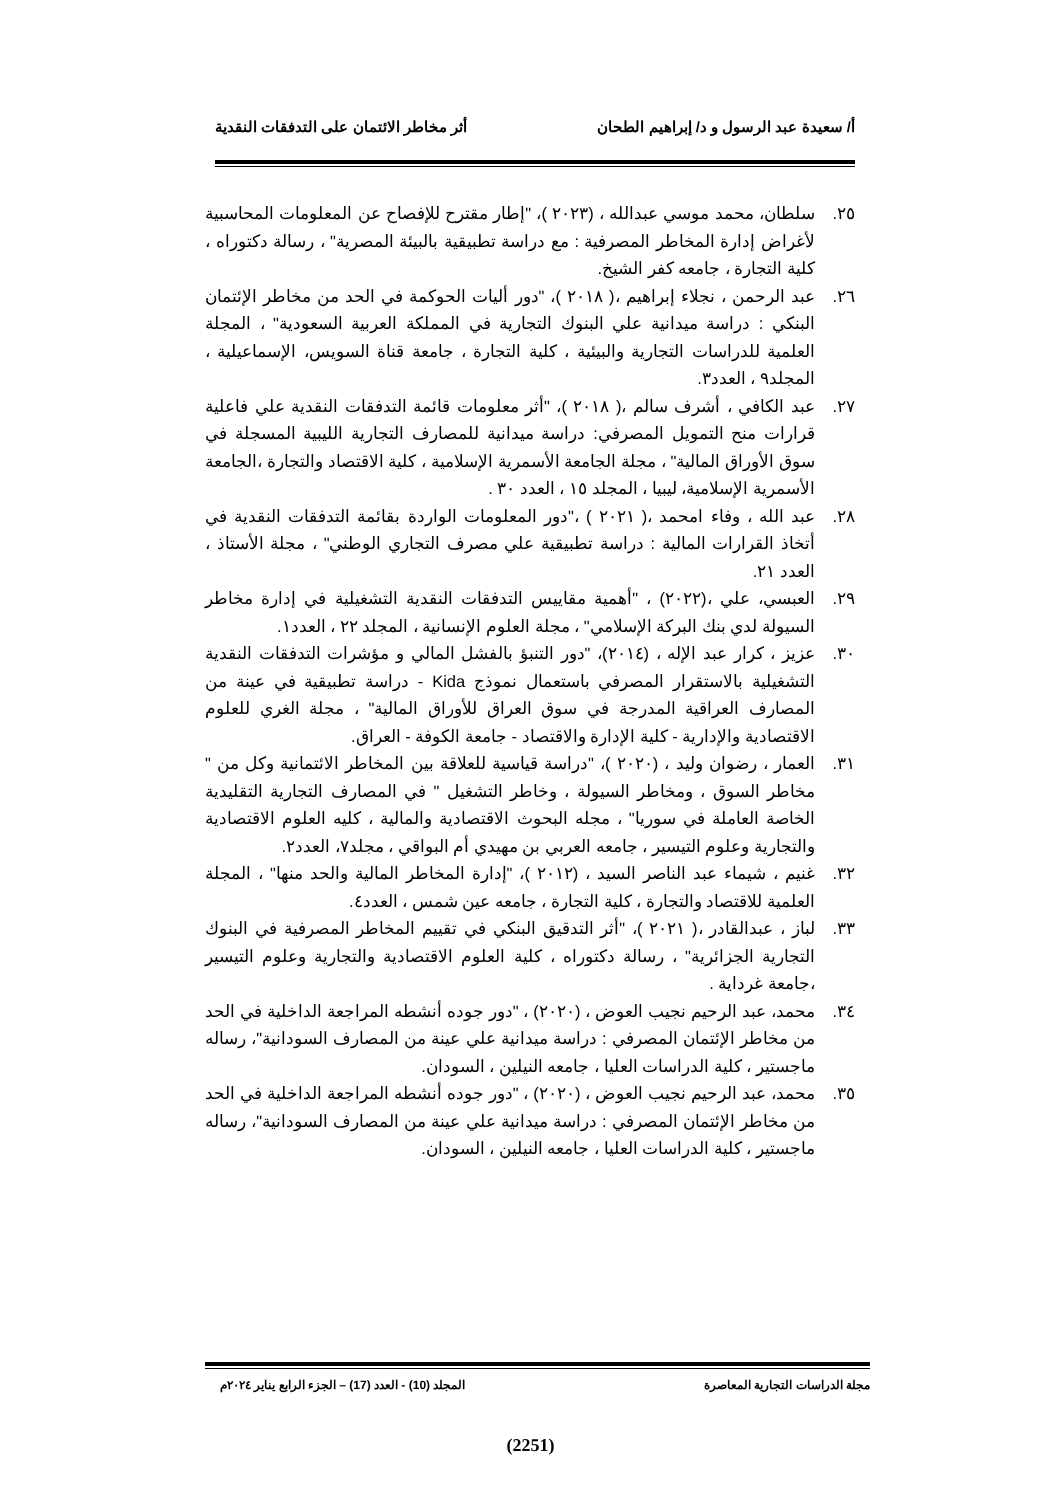أ/ سعيدة عبد الرسول و د/ إبراهيم الطحان أثر مخاطر الائتمان على التدفقات النقدية
٢٥. سلطان، محمد موسي عبدالله ، (٢٠٢٣ )، "إطار مقترح للإفصاح عن المعلومات المحاسبية لأغراض إدارة المخاطر المصرفية : مع دراسة تطبيقية بالبيئة المصرية" ، رسالة دكتوراه ، كلية التجارة ، جامعه كفر الشيخ.
٢٦. عبد الرحمن ، نجلاء إبراهيم ،( ٢٠١٨ )، "دور أليات الحوكمة في الحد من مخاطر الإئتمان البنكي : دراسة ميدانية علي البنوك التجارية في المملكة العربية السعودية" ، المجلة العلمية للدراسات التجارية والبيئية ، كلية التجارة ، جامعة قناة السويس، الإسماعيلية ، المجلد٩ ، العدد٣.
٢٧. عبد الكافي ، أشرف سالم ،( ٢٠١٨ )، "أثر معلومات قائمة التدفقات النقدية علي فاعلية قرارات منح التمويل المصرفي: دراسة ميدانية للمصارف التجارية الليبية المسجلة في سوق الأوراق المالية" ، مجلة الجامعة الأسمرية الإسلامية ، كلية الاقتصاد والتجارة ،الجامعة الأسمرية الإسلامية، ليبيا ، المجلد ١٥ ، العدد ٣٠ .
٢٨. عبد الله ، وفاء امحمد ،( ٢٠٢١ ) ،"دور المعلومات الواردة بقائمة التدفقات النقدية في أتخاذ القرارات المالية : دراسة تطبيقية علي مصرف التجاري الوطني" ، مجلة الأستاذ ، العدد ٢١.
٢٩. العبسي، علي ،(٢٠٢٢) ، "أهمية مقاييس التدفقات النقدية التشغيلية في إدارة مخاطر السيولة لدي بنك البركة الإسلامي" ، مجلة العلوم الإنسانية ، المجلد ٢٢ ، العدد١.
٣٠. عزيز ، كرار عبد الإله ، (٢٠١٤)، "دور التنبؤ بالفشل المالي و مؤشرات التدفقات النقدية التشغيلية بالاستقرار المصرفي باستعمال نموذج Kida - دراسة تطبيقية في عينة من المصارف العراقية المدرجة في سوق العراق للأوراق المالية" ، مجلة الغري للعلوم الاقتصادية والإدارية - كلية الإدارة والاقتصاد - جامعة الكوفة - العراق.
٣١. العمار ، رضوان وليد ، (٢٠٢٠ )، "دراسة قياسية للعلاقة بين المخاطر الائتمانية وكل من " مخاطر السوق ، ومخاطر السيولة ، وخاطر التشغيل " في المصارف التجارية التقليدية الخاصة العاملة في سوريا" ، مجله البحوث الاقتصادية والمالية ، كليه العلوم الاقتصادية والتجارية وعلوم التيسير ، جامعه العربي بن مهيدي أم البواقي ، مجلد٧، العدد٢.
٣٢. غنيم ، شيماء عبد الناصر السيد ، (٢٠١٢ )، "إدارة المخاطر المالية والحد منها" ، المجلة العلمية للاقتصاد والتجارة ، كلية التجارة ، جامعه عين شمس ، العدد٤.
٣٣. لباز ، عبدالقادر ،( ٢٠٢١ )، "أثر التدقيق البنكي في تقييم المخاطر المصرفية في البنوك التجارية الجزائرية" ، رسالة دكتوراه ، كلية العلوم الاقتصادية والتجارية وعلوم التيسير ،جامعة غرداية .
٣٤. محمد، عبد الرحيم نجيب العوض ، (٢٠٢٠) ، "دور جوده أنشطه المراجعة الداخلية في الحد من مخاطر الإئتمان المصرفي : دراسة ميدانية علي عينة من المصارف السودانية"، رساله ماجستير ، كلية الدراسات العليا ، جامعه النيلين ، السودان.
٣٥. محمد، عبد الرحيم نجيب العوض ، (٢٠٢٠) ، "دور جوده أنشطه المراجعة الداخلية في الحد من مخاطر الإئتمان المصرفي : دراسة ميدانية علي عينة من المصارف السودانية"، رساله ماجستير ، كلية الدراسات العليا ، جامعه النيلين ، السودان.
مجلة الدراسات التجارية المعاصرة المجلد (10) - العدد (17) – الجزء الرابع يناير ٢٠٢٤م
(2251)